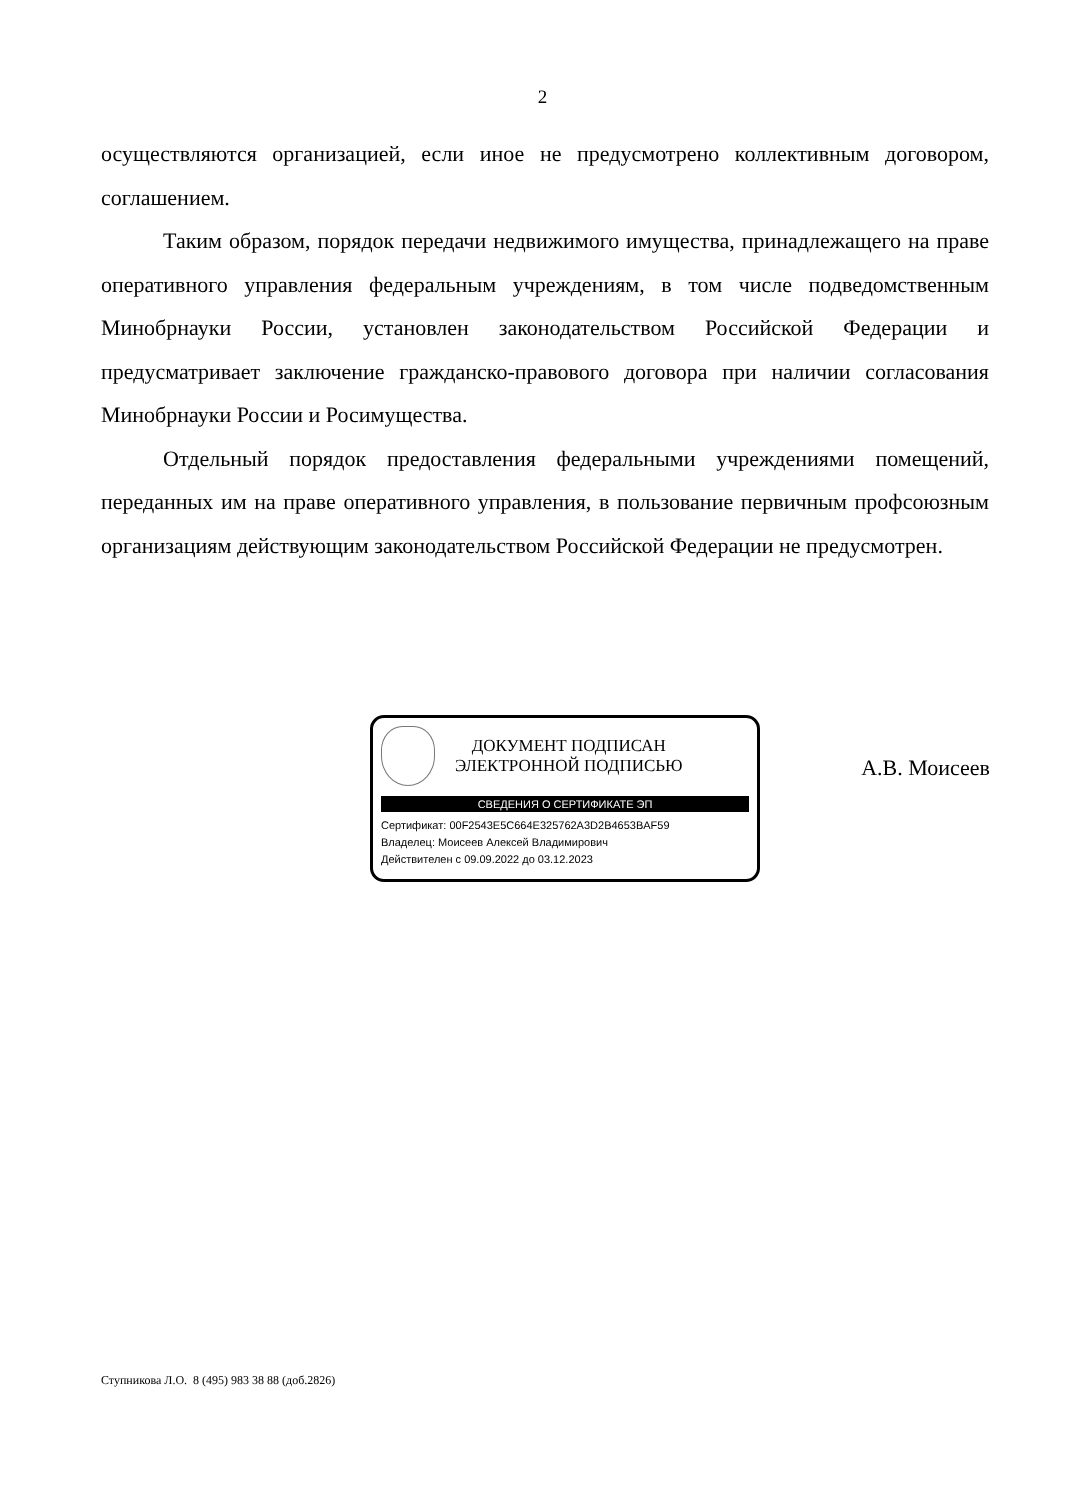2
осуществляются организацией, если иное не предусмотрено коллективным договором, соглашением.
Таким образом, порядок передачи недвижимого имущества, принадлежащего на праве оперативного управления федеральным учреждениям, в том числе подведомственным Минобрнауки России, установлен законодательством Российской Федерации и предусматривает заключение гражданско-правового договора при наличии согласования Минобрнауки России и Росимущества.
Отдельный порядок предоставления федеральными учреждениями помещений, переданных им на праве оперативного управления, в пользование первичным профсоюзным организациям действующим законодательством Российской Федерации не предусмотрен.
ДОКУМЕНТ ПОДПИСАН
ЭЛЕКТРОННОЙ ПОДПИСЬЮ
СВЕДЕНИЯ О СЕРТИФИКАТЕ ЭП
Сертификат: 00F2543E5C664E325762A3D2B4653BAF59
Владелец: Моисеев Алексей Владимирович
Действителен с 09.09.2022 до 03.12.2023
А.В. Моисеев
Ступникова Л.О. 8 (495) 983 38 88 (доб.2826)